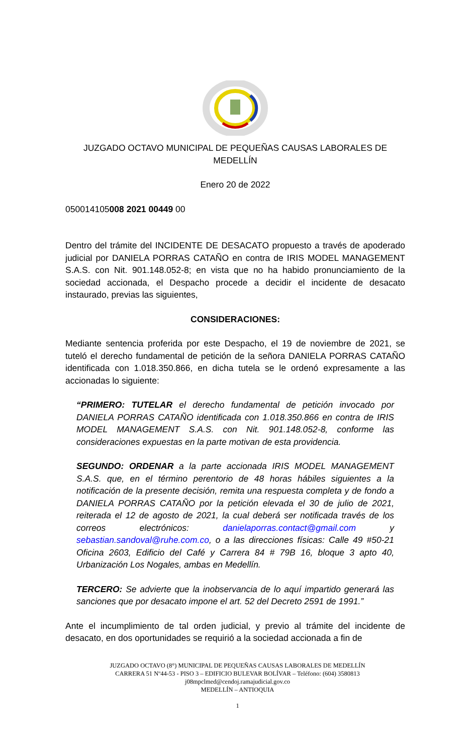JUZGADO OCTAVO MUNICIPAL DE PEQUEÑAS CAUSAS LABORALES DE MEDELLÍN
Enero 20 de 2022
050014105008 2021 00449 00
Dentro del trámite del INCIDENTE DE DESACATO propuesto a través de apoderado judicial por DANIELA PORRAS CATAÑO en contra de IRIS MODEL MANAGEMENT S.A.S. con Nit. 901.148.052-8; en vista que no ha habido pronunciamiento de la sociedad accionada, el Despacho procede a decidir el incidente de desacato instaurado, previas las siguientes,
CONSIDERACIONES:
Mediante sentencia proferida por este Despacho, el 19 de noviembre de 2021, se tuteló el derecho fundamental de petición de la señora DANIELA PORRAS CATAÑO identificada con 1.018.350.866, en dicha tutela se le ordenó expresamente a las accionadas lo siguiente:
“PRIMERO: TUTELAR el derecho fundamental de petición invocado por DANIELA PORRAS CATAÑO identificada con 1.018.350.866 en contra de IRIS MODEL MANAGEMENT S.A.S. con Nit. 901.148.052-8, conforme las consideraciones expuestas en la parte motivan de esta providencia.
SEGUNDO: ORDENAR a la parte accionada IRIS MODEL MANAGEMENT S.A.S. que, en el término perentorio de 48 horas hábiles siguientes a la notificación de la presente decisión, remita una respuesta completa y de fondo a DANIELA PORRAS CATAÑO por la petición elevada el 30 de julio de 2021, reiterada el 12 de agosto de 2021, la cual deberá ser notificada través de los correos electrónicos: danielaporras.contact@gmail.com y sebastian.sandoval@ruhe.com.co, o a las direcciones físicas: Calle 49 #50-21 Oficina 2603, Edificio del Café y Carrera 84 # 79B 16, bloque 3 apto 40, Urbanización Los Nogales, ambas en Medellín.
TERCERO: Se advierte que la inobservancia de lo aquí impartido generará las sanciones que por desacato impone el art. 52 del Decreto 2591 de 1991.”
Ante el incumplimiento de tal orden judicial, y previo al trámite del incidente de desacato, en dos oportunidades se requirió a la sociedad accionada a fin de
JUZGADO OCTAVO (8°) MUNICIPAL DE PEQUEÑAS CAUSAS LABORALES DE MEDELLÍN
CARRERA 51 Nº44-53 - PISO 3 – EDIFICIO BULEVAR BOLÍVAR – Teléfono: (604) 3580813
j08mpclmed@cendoj.ramajudicial.gov.co
MEDELLÍN – ANTIOQUIA
1